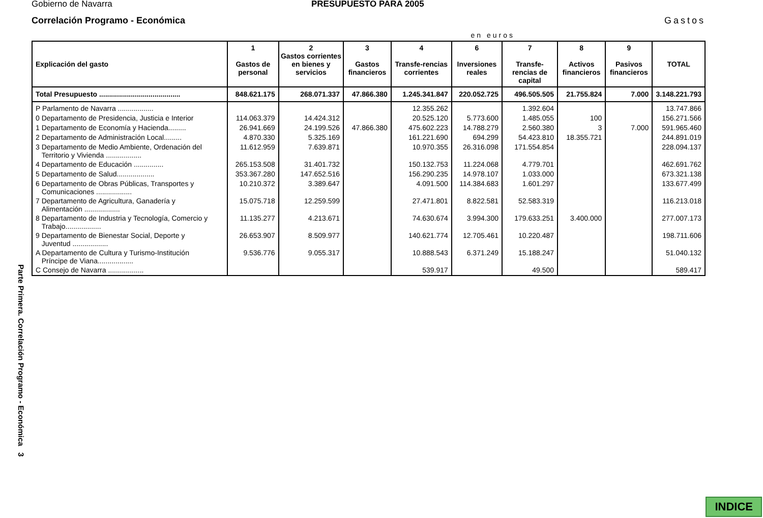Parte Primera. Correlación Programo - Económica 3
Gobierno de Navarra PRESUPUESTO PARA 2005
Correlación Programo - Económica Gastos
en euros
| Explicación del gasto | 1 Gastos de personal | 2 Gastos corrientes en bienes y servicios | 3 Gastos financieros | 4 Transfe-rencias corrientes | 6 Inversiones reales | 7 Transfe-rencias de capital | 8 Activos financieros | 9 Pasivos financieros | TOTAL |
| --- | --- | --- | --- | --- | --- | --- | --- | --- | --- |
| Total Presupuesto ......................................... | 848.621.175 | 268.071.337 | 47.866.380 | 1.245.341.847 | 220.052.725 | 496.505.505 | 21.755.824 | 7.000 | 3.148.221.793 |
| P Parlamento de Navarra .................. | | | | 12.355.262 | | 1.392.604 | | | 13.747.866 |
| 0 Departamento de Presidencia, Justicia e Interior | 114.063.379 | 14.424.312 | | 20.525.120 | 5.773.600 | 1.485.055 | 100 | | 156.271.566 |
| 1 Departamento de Economía y Hacienda......... | 26.941.669 | 24.199.526 | 47.866.380 | 475.602.223 | 14.788.279 | 2.560.380 | 3 | 7.000 | 591.965.460 |
| 2 Departamento de Administración Local......... | 4.870.330 | 5.325.169 | | 161.221.690 | 694.299 | 54.423.810 | 18.355.721 | | 244.891.019 |
| 3 Departamento de Medio Ambiente, Ordenación del Territorio y Vivienda .................. | 11.612.959 | 7.639.871 | | 10.970.355 | 26.316.098 | 171.554.854 | | | 228.094.137 |
| 4 Departamento de Educación ............... | 265.153.508 | 31.401.732 | | 150.132.753 | 11.224.068 | 4.779.701 | | | 462.691.762 |
| 5 Departamento de Salud................... | 353.367.280 | 147.652.516 | | 156.290.235 | 14.978.107 | 1.033.000 | | | 673.321.138 |
| 6 Departamento de Obras Públicas, Transportes y Comunicaciones .................. | 10.210.372 | 3.389.647 | | 4.091.500 | 114.384.683 | 1.601.297 | | | 133.677.499 |
| 7 Departamento de Agricultura, Ganadería y Alimentación .................. | 15.075.718 | 12.259.599 | | 27.471.801 | 8.822.581 | 52.583.319 | | | 116.213.018 |
| 8 Departamento de Industria y Tecnología, Comercio y Trabajo.................. | 11.135.277 | 4.213.671 | | 74.630.674 | 3.994.300 | 179.633.251 | 3.400.000 | | 277.007.173 |
| 9 Departamento de Bienestar Social, Deporte y Juventud .................. | 26.653.907 | 8.509.977 | | 140.621.774 | 12.705.461 | 10.220.487 | | | 198.711.606 |
| A Departamento de Cultura y Turismo-Institución Príncipe de Viana.................. | 9.536.776 | 9.055.317 | | 10.888.543 | 6.371.249 | 15.188.247 | | | 51.040.132 |
| C Consejo de Navarra .................. | | | | 539.917 | | 49.500 | | | 589.417 |
INDICE